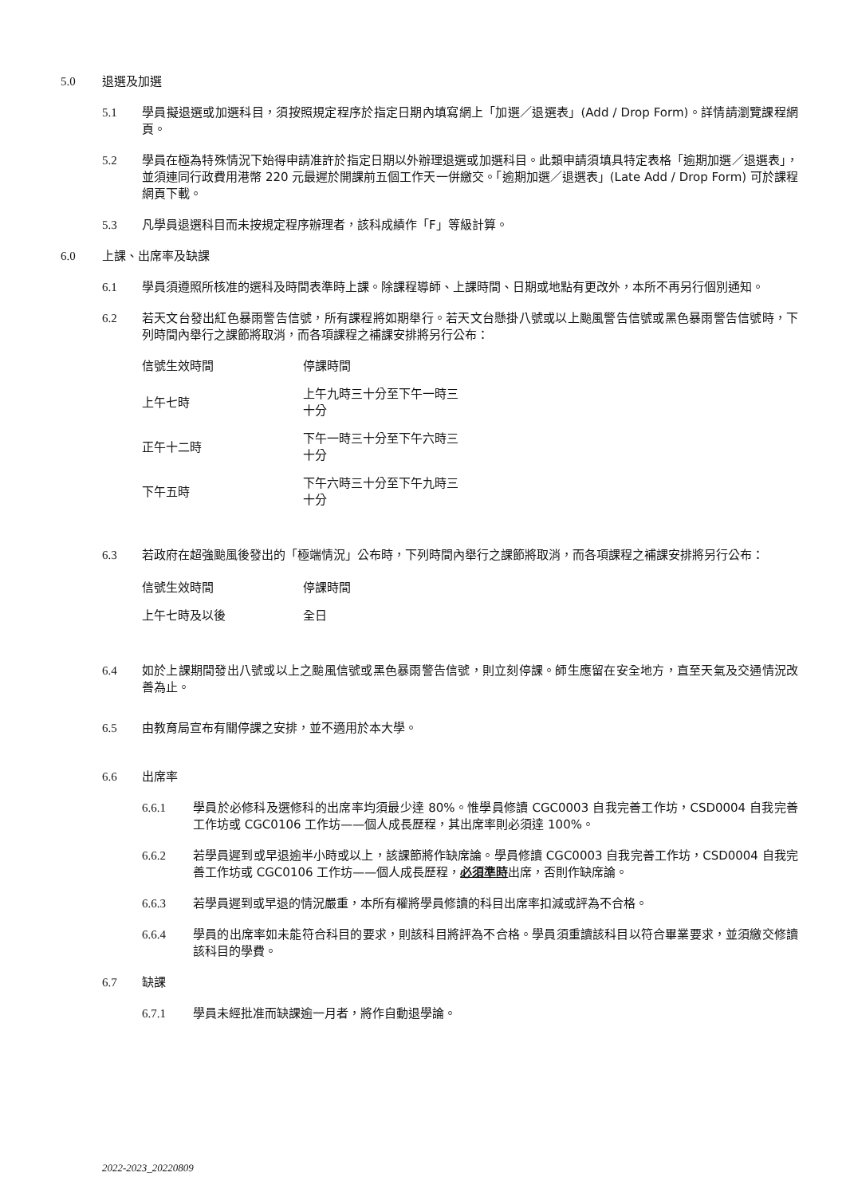5.0 退選及加選
5.1 學員擬退選或加選科目，須按照規定程序於指定日期內填寫網上「加選／退選表」(Add / Drop Form)。詳情請瀏覽課程網頁。
5.2 學員在極為特殊情況下始得申請准許於指定日期以外辦理退選或加選科目。此類申請須填具特定表格「逾期加選／退選表」，並須連同行政費用港幣 220 元最遲於開課前五個工作天一併繳交。「逾期加選／退選表」(Late Add / Drop Form) 可於課程網頁下載。
5.3 凡學員退選科目而未按規定程序辦理者，該科成績作「F」等級計算。
6.0 上課、出席率及缺課
6.1 學員須遵照所核准的選科及時間表準時上課。除課程導師、上課時間、日期或地點有更改外，本所不再另行個別通知。
6.2 若天文台發出紅色暴雨警告信號，所有課程將如期舉行。若天文台懸掛八號或以上颱風警告信號或黑色暴雨警告信號時，下列時間內舉行之課節將取消，而各項課程之補課安排將另行公布：
| 信號生效時間 | 停課時間 |
| 上午七時 | 上午九時三十分至下午一時三十分 |
| 正午十二時 | 下午一時三十分至下午六時三十分 |
| 下午五時 | 下午六時三十分至下午九時三十分 |
6.3 若政府在超強颱風後發出的「極端情況」公布時，下列時間內舉行之課節將取消，而各項課程之補課安排將另行公布：
| 信號生效時間 | 停課時間 |
| 上午七時及以後 | 全日 |
6.4 如於上課期間發出八號或以上之颱風信號或黑色暴雨警告信號，則立刻停課。師生應留在安全地方，直至天氣及交通情況改善為止。
6.5 由教育局宣布有關停課之安排，並不適用於本大學。
6.6 出席率
6.6.1 學員於必修科及選修科的出席率均須最少達 80%。惟學員修讀 CGC0003 自我完善工作坊，CSD0004 自我完善工作坊或 CGC0106 工作坊——個人成長歷程，其出席率則必須達 100%。
6.6.2 若學員遲到或早退逾半小時或以上，該課節將作缺席論。學員修讀 CGC0003 自我完善工作坊，CSD0004 自我完善工作坊或 CGC0106 工作坊——個人成長歷程，必須準時出席，否則作缺席論。
6.6.3 若學員遲到或早退的情況嚴重，本所有權將學員修讀的科目出席率扣減或評為不合格。
6.6.4 學員的出席率如未能符合科目的要求，則該科目將評為不合格。學員須重讀該科目以符合畢業要求，並須繳交修讀該科目的學費。
6.7 缺課
6.7.1 學員未經批准而缺課逾一月者，將作自動退學論。
2022-2023_20220809